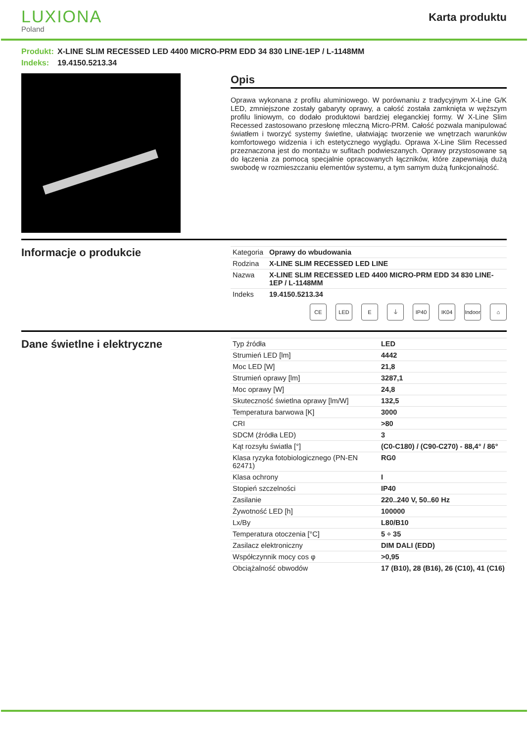LUXIONA
Poland
Karta produktu
Produkt: X-LINE SLIM RECESSED LED 4400 MICRO-PRM EDD 34 830 LINE-1EP / L-1148MM
Indeks: 19.4150.5213.34
Opis
Oprawa wykonana z profilu aluminiowego. W porównaniu z tradycyjnym X-Line G/K LED, zmniejszone zostały gabaryty oprawy, a całość została zamknięta w węższym profilu liniowym, co dodało produktowi bardziej eleganckiej formy. W X-Line Slim Recessed zastosowano przesłonę mleczną Micro-PRM. Całość pozwala manipulować światłem i tworzyć systemy świetlne, ułatwiając tworzenie we wnętrzach warunków komfortowego widzenia i ich estetycznego wyglądu. Oprawa X-Line Slim Recessed przeznaczona jest do montażu w sufitach podwieszanych. Oprawy przystosowane są do łączenia za pomocą specjalnie opracowanych łączników, które zapewniają dużą swobodę w rozmieszczaniu elementów systemu, a tym samym dużą funkcjonalność.
Informacje o produkcie
| Kategoria | Oprawy do wbudowania |
| Rodzina | X-LINE SLIM RECESSED LED LINE |
| Nazwa | X-LINE SLIM RECESSED LED 4400 MICRO-PRM EDD 34 830 LINE-1EP / L-1148MM |
| Indeks | 19.4150.5213.34 |
CE LED E ⏚ IP40 IK04 Indoor
⌂
Dane świetlne i elektryczne
| Typ źródła | LED |
| Strumień LED [lm] | 4442 |
| Moc LED [W] | 21,8 |
| Strumień oprawy [lm] | 3287,1 |
| Moc oprawy [W] | 24,8 |
| Skuteczność świetlna oprawy [lm/W] | 132,5 |
| Temperatura barwowa [K] | 3000 |
| CRI | >80 |
| SDCM (źródła LED) | 3 |
| Kąt rozsyłu światła [°] | (C0-C180) / (C90-C270) - 88,4° / 86° |
| Klasa ryzyka fotobiologicznego (PN-EN 62471) | RG0 |
| Klasa ochrony | I |
| Stopień szczelności | IP40 |
| Zasilanie | 220..240 V, 50..60 Hz |
| Żywotność LED [h] | 100000 |
| Lx/By | L80/B10 |
| Temperatura otoczenia [°C] | 5 ÷ 35 |
| Zasilacz elektroniczny | DIM DALI (EDD) |
| Współczynnik mocy cos φ | >0,95 |
| Obciążalność obwodów | 17 (B10), 28 (B16), 26 (C10), 41 (C16) |